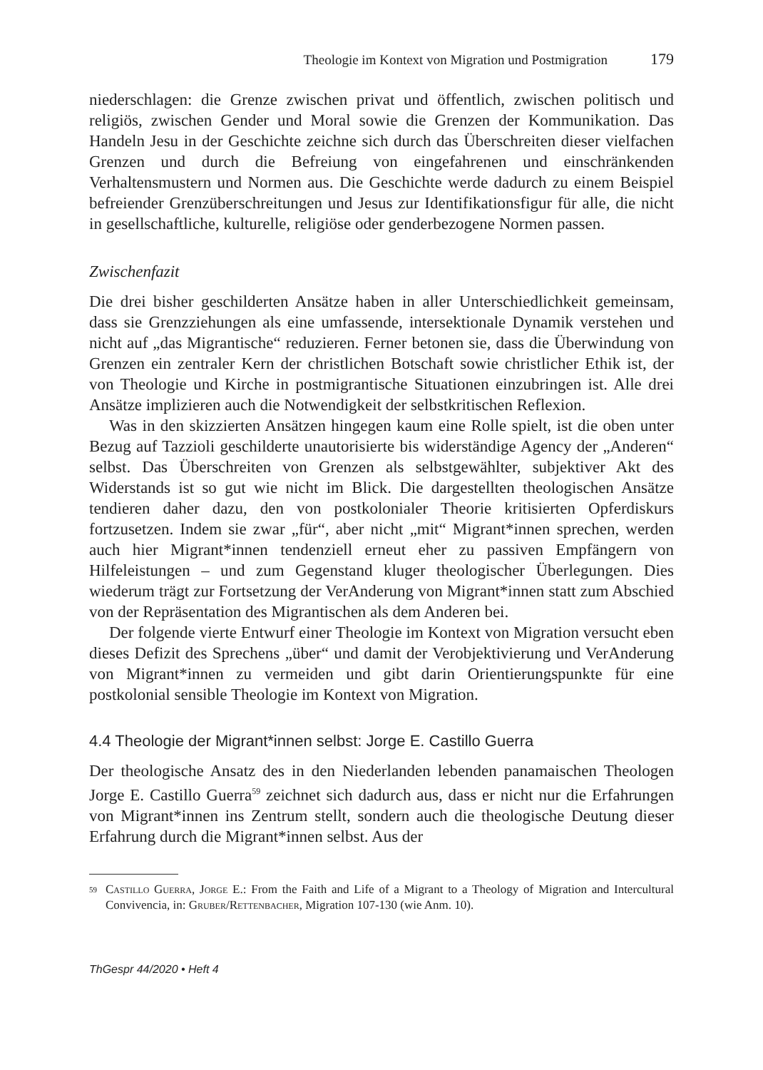Theologie im Kontext von Migration und Postmigration 179
niederschlagen: die Grenze zwischen privat und öffentlich, zwischen politisch und religiös, zwischen Gender und Moral sowie die Grenzen der Kommunikation. Das Handeln Jesu in der Geschichte zeichne sich durch das Überschreiten dieser vielfachen Grenzen und durch die Befreiung von eingefahrenen und einschränkenden Verhaltensmustern und Normen aus. Die Geschichte werde dadurch zu einem Beispiel befreiender Grenzüberschreitungen und Jesus zur Identifikationsfigur für alle, die nicht in gesellschaftliche, kulturelle, religiöse oder genderbezogene Normen passen.
Zwischenfazit
Die drei bisher geschilderten Ansätze haben in aller Unterschiedlichkeit gemeinsam, dass sie Grenzziehungen als eine umfassende, intersektionale Dynamik verstehen und nicht auf „das Migrantische“ reduzieren. Ferner betonen sie, dass die Überwindung von Grenzen ein zentraler Kern der christlichen Botschaft sowie christlicher Ethik ist, der von Theologie und Kirche in postmigrantische Situationen einzubringen ist. Alle drei Ansätze implizieren auch die Notwendigkeit der selbstkritischen Reflexion.
Was in den skizzierten Ansätzen hingegen kaum eine Rolle spielt, ist die oben unter Bezug auf Tazzioli geschilderte unautorisierte bis widerständige Agency der „Anderen“ selbst. Das Überschreiten von Grenzen als selbstgewählter, subjektiver Akt des Widerstands ist so gut wie nicht im Blick. Die dargestellten theologischen Ansätze tendieren daher dazu, den von postkolonialer Theorie kritisierten Opferdiskurs fortzusetzen. Indem sie zwar „für“, aber nicht „mit“ Migrant*innen sprechen, werden auch hier Migrant*innen tendenziell erneut eher zu passiven Empfängern von Hilfeleistungen – und zum Gegenstand kluger theologischer Überlegungen. Dies wiederum trägt zur Fortsetzung der VerAnderung von Migrant*innen statt zum Abschied von der Repräsentation des Migrantischen als dem Anderen bei.
Der folgende vierte Entwurf einer Theologie im Kontext von Migration versucht eben dieses Defizit des Sprechens „über“ und damit der Verobjektivierung und VerAnderung von Migrant*innen zu vermeiden und gibt darin Orientierungspunkte für eine postkolonial sensible Theologie im Kontext von Migration.
4.4 Theologie der Migrant*innen selbst: Jorge E. Castillo Guerra
Der theologische Ansatz des in den Niederlanden lebenden panamaischen Theologen Jorge E. Castillo Guerra<sup>59</sup> zeichnet sich dadurch aus, dass er nicht nur die Erfahrungen von Migrant*innen ins Zentrum stellt, sondern auch die theologische Deutung dieser Erfahrung durch die Migrant*innen selbst. Aus der
<sup>59</sup> Castillo Guerra, Jorge E.: From the Faith and Life of a Migrant to a Theology of Migration and Intercultural Convivencia, in: Gruber/Rettenbacher, Migration 107-130 (wie Anm. 10).
ThGespr 44/2020 • Heft 4